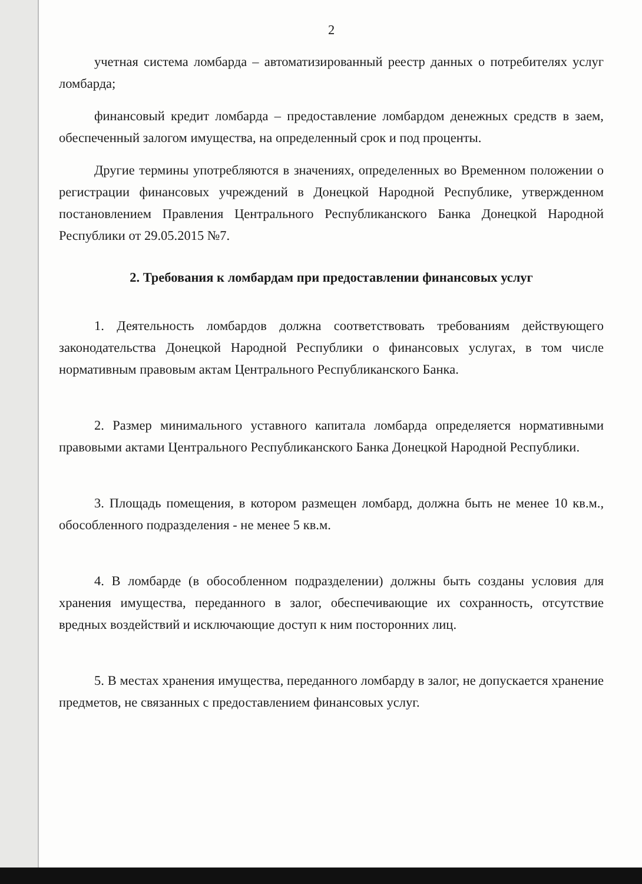2
учетная система ломбарда – автоматизированный реестр данных о потребителях услуг ломбарда;
финансовый кредит ломбарда – предоставление ломбардом денежных средств в заем, обеспеченный залогом имущества, на определенный срок и под проценты.
Другие термины употребляются в значениях, определенных во Временном положении о регистрации финансовых учреждений в Донецкой Народной Республике, утвержденном постановлением Правления Центрального Республиканского Банка Донецкой Народной Республики от 29.05.2015 №7.
2. Требования к ломбардам при предоставлении финансовых услуг
1. Деятельность ломбардов должна соответствовать требованиям действующего законодательства Донецкой Народной Республики о финансовых услугах, в том числе нормативным правовым актам Центрального Республиканского Банка.
2. Размер минимального уставного капитала ломбарда определяется нормативными правовыми актами Центрального Республиканского Банка Донецкой Народной Республики.
3. Площадь помещения, в котором размещен ломбард, должна быть не менее 10 кв.м., обособленного подразделения - не менее 5 кв.м.
4. В ломбарде (в обособленном подразделении) должны быть созданы условия для хранения имущества, переданного в залог, обеспечивающие их сохранность, отсутствие вредных воздействий и исключающие доступ к ним посторонних лиц.
5. В местах хранения имущества, переданного ломбарду в залог, не допускается хранение предметов, не связанных с предоставлением финансовых услуг.